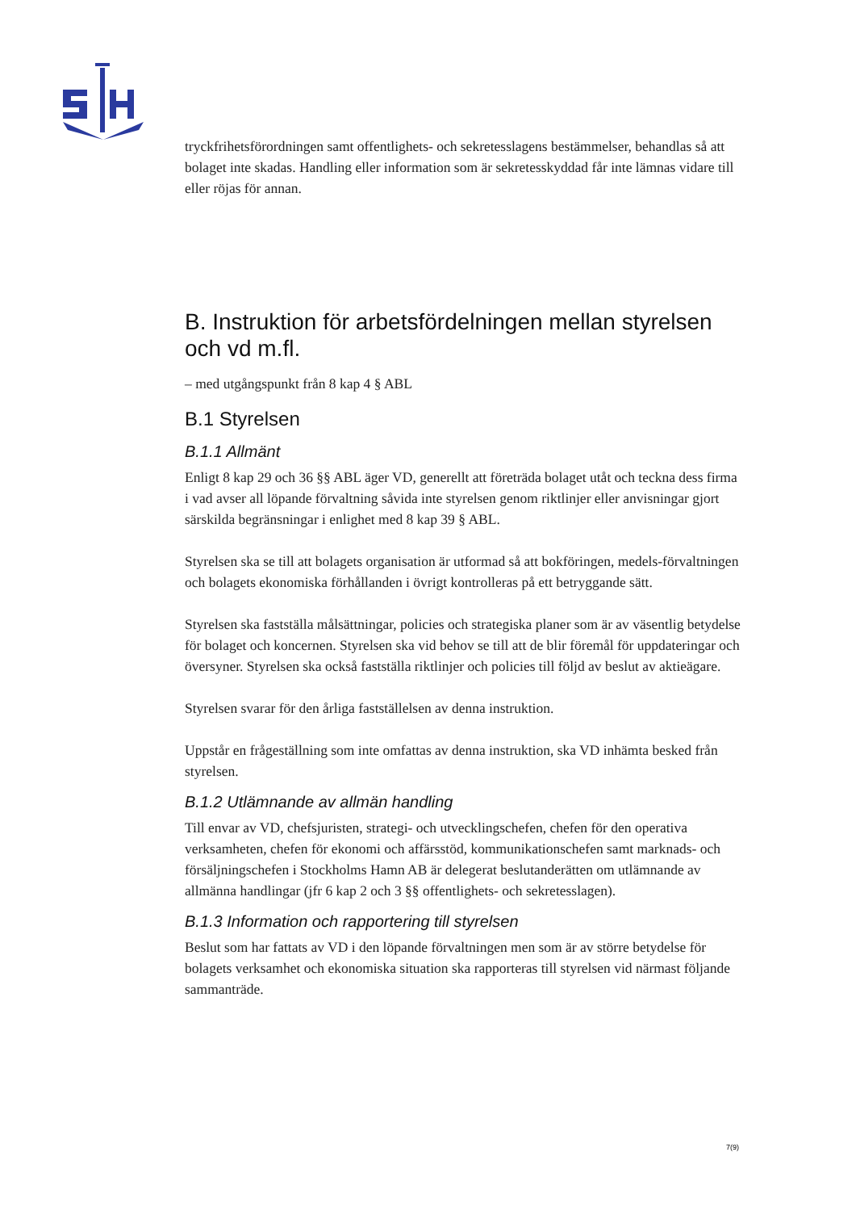tryckfrihetsförordningen samt offentlighets- och sekretesslagens bestämmelser, behandlas så att bolaget inte skadas. Handling eller information som är sekretesskyddad får inte lämnas vidare till eller röjas för annan.
B. Instruktion för arbetsfördelningen mellan styrelsen och vd m.fl.
– med utgångspunkt från 8 kap 4 § ABL
B.1 Styrelsen
B.1.1 Allmänt
Enligt 8 kap 29 och 36 §§ ABL äger VD, generellt att företräda bolaget utåt och teckna dess firma i vad avser all löpande förvaltning såvida inte styrelsen genom riktlinjer eller anvisningar gjort särskilda begränsningar i enlighet med 8 kap 39 § ABL.
Styrelsen ska se till att bolagets organisation är utformad så att bokföringen, medels-förvaltningen och bolagets ekonomiska förhållanden i övrigt kontrolleras på ett betryggande sätt.
Styrelsen ska fastställa målsättningar, policies och strategiska planer som är av väsentlig betydelse för bolaget och koncernen. Styrelsen ska vid behov se till att de blir föremål för uppdateringar och översyner. Styrelsen ska också fastställa riktlinjer och policies till följd av beslut av aktieägare.
Styrelsen svarar för den årliga fastställelsen av denna instruktion.
Uppstår en frågeställning som inte omfattas av denna instruktion, ska VD inhämta besked från styrelsen.
B.1.2 Utlämnande av allmän handling
Till envar av VD, chefsjuristen, strategi- och utvecklingschefen, chefen för den operativa verksamheten, chefen för ekonomi och affärsstöd, kommunikationschefen samt marknads- och försäljningschefen i Stockholms Hamn AB är delegerat beslutanderätten om utlämnande av allmänna handlingar (jfr 6 kap 2 och 3 §§ offentlighets- och sekretesslagen).
B.1.3 Information och rapportering till styrelsen
Beslut som har fattats av VD i den löpande förvaltningen men som är av större betydelse för bolagets verksamhet och ekonomiska situation ska rapporteras till styrelsen vid närmast följande sammanträde.
7(9)